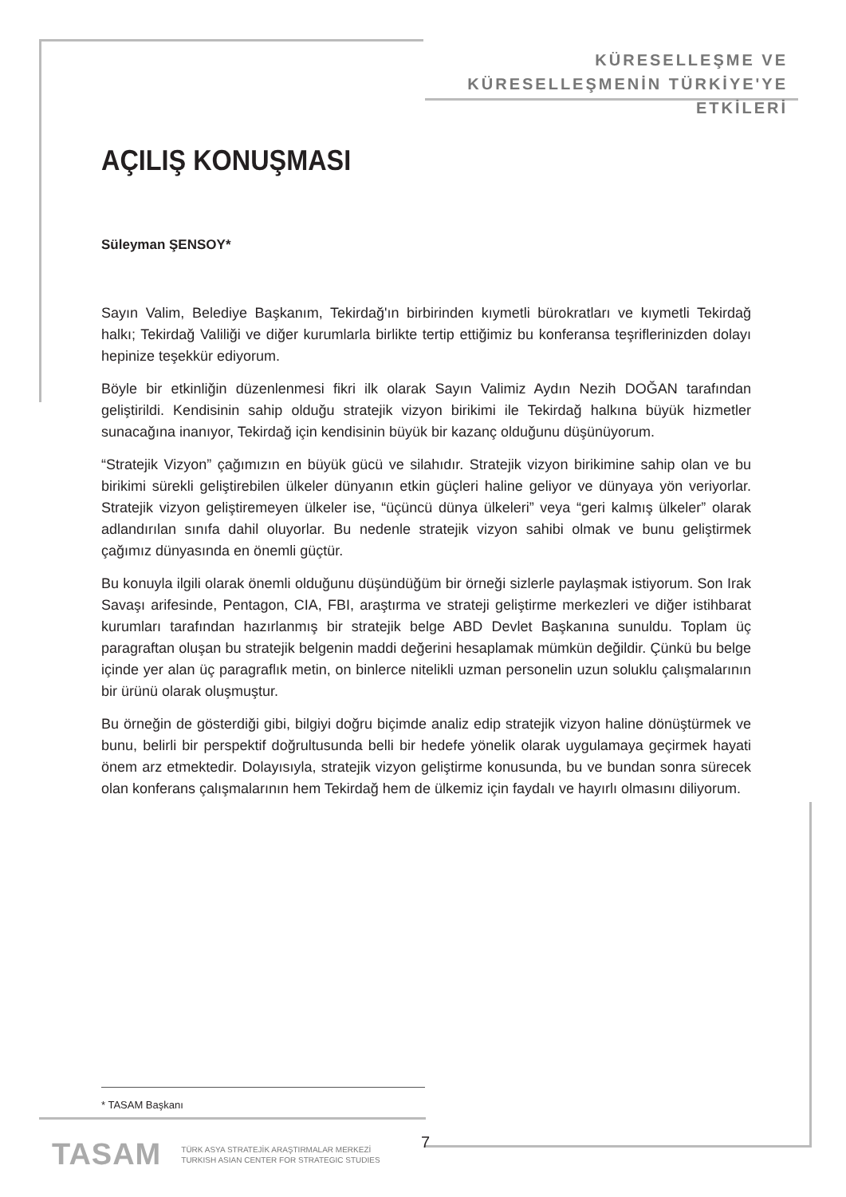KÜRESELLEŞME VE
KÜRESELLEŞMENİN TÜRKİYE'YE ETKİLERİ
AÇILIŞ KONUŞMASI
Süleyman ŞENSOY*
Sayın Valim, Belediye Başkanım, Tekirdağ'ın birbirinden kıymetli bürokratları ve kıymetli Tekirdağ halkı; Tekirdağ Valiliği ve diğer kurumlarla birlikte tertip ettiğimiz bu konferansa teşriflerinizden dolayı hepinize teşekkür ediyorum.
Böyle bir etkinliğin düzenlenmesi fikri ilk olarak Sayın Valimiz Aydın Nezih DOĞAN tarafından geliştirildi. Kendisinin sahip olduğu stratejik vizyon birikimi ile Tekirdağ halkına büyük hizmetler sunacağına inanıyor, Tekirdağ için kendisinin büyük bir kazanç olduğunu düşünüyorum.
“Stratejik Vizyon” çağımızın en büyük gücü ve silahıdır. Stratejik vizyon birikimine sahip olan ve bu birikimi sürekli geliştirebilen ülkeler dünyanın etkin güçleri haline geliyor ve dünyaya yön veriyorlar. Stratejik vizyon geliştiremeyen ülkeler ise, “üçüncü dünya ülkeleri” veya “geri kalmış ülkeler” olarak adlandırılan sınıfa dahil oluyorlar. Bu nedenle stratejik vizyon sahibi olmak ve bunu geliştirmek çağımız dünyasında en önemli güçtür.
Bu konuyla ilgili olarak önemli olduğunu düşündüğüm bir örneği sizlerle paylaşmak istiyorum. Son Irak Savaşı arifesinde, Pentagon, CIA, FBI, araştırma ve strateji geliştirme merkezleri ve diğer istihbarat kurumları tarafından hazırlanmış bir stratejik belge ABD Devlet Başkanına sunuldu. Toplam üç paragraftan oluşan bu stratejik belgenin maddi değerini hesaplamak mümkün değildir. Çünkü bu belge içinde yer alan üç paragraflık metin, on binlerce nitelikli uzman personelin uzun soluklu çalışmalarının bir ürünü olarak oluşmuştur.
Bu örneğin de gösterdiği gibi, bilgiyi doğru biçimde analiz edip stratejik vizyon haline dönüştürmek ve bunu, belirli bir perspektif doğrultusunda belli bir hedefe yönelik olarak uygulamaya geçirmek hayati önem arz etmektedir. Dolayısıyla, stratejik vizyon geliştirme konusunda, bu ve bundan sonra sürecek olan konferans çalışmalarının hem Tekirdağ hem de ülkemiz için faydalı ve hayırlı olmasını diliyorum.
* TASAM Başkanı
TASAM TÜRK ASYA STRATEJİK ARAŞTIRMALAR MERKEZİ
TURKISH ASIAN CENTER FOR STRATEGIC STUDIES
7